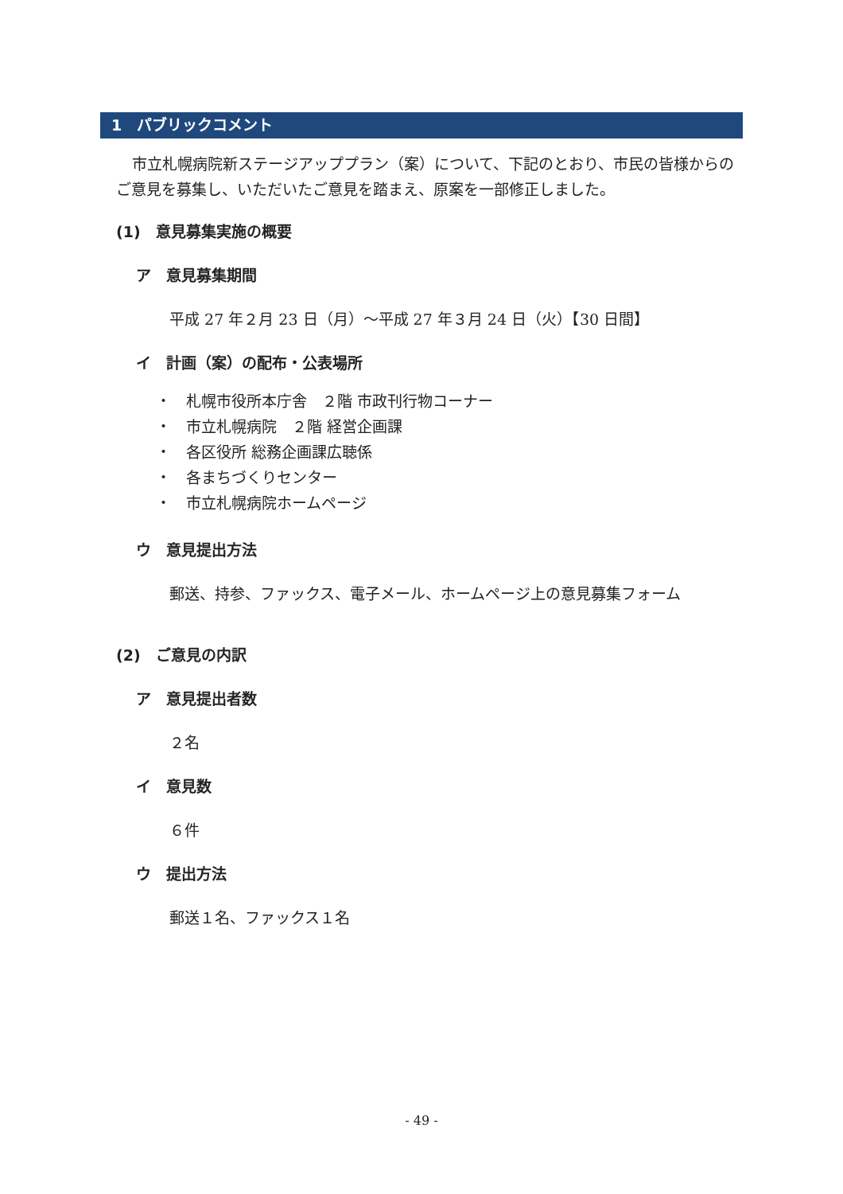1　パブリックコメント
市立札幌病院新ステージアッププラン（案）について、下記のとおり、市民の皆様からのご意見を募集し、いただいたご意見を踏まえ、原案を一部修正しました。
(1)　意見募集実施の概要
ア　意見募集期間
平成 27 年２月 23 日（月）～平成 27 年３月 24 日（火）【30 日間】
イ　計画（案）の配布・公表場所
・　札幌市役所本庁舎　２階 市政刊行物コーナー
・　市立札幌病院　２階 経営企画課
・　各区役所 総務企画課広聴係
・　各まちづくりセンター
・　市立札幌病院ホームページ
ウ　意見提出方法
郵送、持参、ファックス、電子メール、ホームページ上の意見募集フォーム
(2)　ご意見の内訳
ア　意見提出者数
２名
イ　意見数
６件
ウ　提出方法
郵送１名、ファックス１名
- 49 -